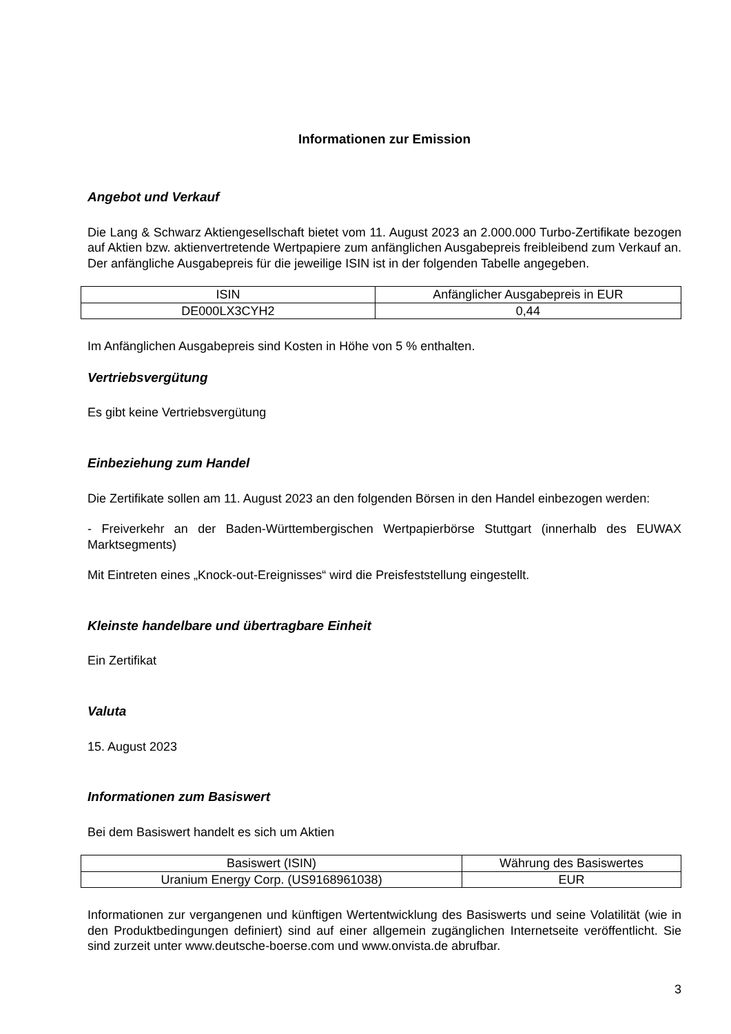Informationen zur Emission
Angebot und Verkauf
Die Lang & Schwarz Aktiengesellschaft bietet vom 11. August 2023 an 2.000.000 Turbo-Zertifikate bezogen auf Aktien bzw. aktienvertretende Wertpapiere zum anfänglichen Ausgabepreis freibleibend zum Verkauf an. Der anfängliche Ausgabepreis für die jeweilige ISIN ist in der folgenden Tabelle angegeben.
| ISIN | Anfänglicher Ausgabepreis in EUR |
| DE000LX3CYH2 | 0,44 |
Im Anfänglichen Ausgabepreis sind Kosten in Höhe von 5 % enthalten.
Vertriebsvergütung
Es gibt keine Vertriebsvergütung
Einbeziehung zum Handel
Die Zertifikate sollen am 11. August 2023 an den folgenden Börsen in den Handel einbezogen werden:
- Freiverkehr an der Baden-Württembergischen Wertpapierbörse Stuttgart (innerhalb des EUWAX Marktsegments)
Mit Eintreten eines „Knock-out-Ereignisses“ wird die Preisfeststellung eingestellt.
Kleinste handelbare und übertragbare Einheit
Ein Zertifikat
Valuta
15. August 2023
Informationen zum Basiswert
Bei dem Basiswert handelt es sich um Aktien
| Basiswert (ISIN) | Währung des Basiswertes |
| Uranium Energy Corp. (US9168961038) | EUR |
Informationen zur vergangenen und künftigen Wertentwicklung des Basiswerts und seine Volatilität (wie in den Produktbedingungen definiert) sind auf einer allgemein zugänglichen Internetseite veröffentlicht. Sie sind zurzeit unter www.deutsche-boerse.com und www.onvista.de abrufbar.
3